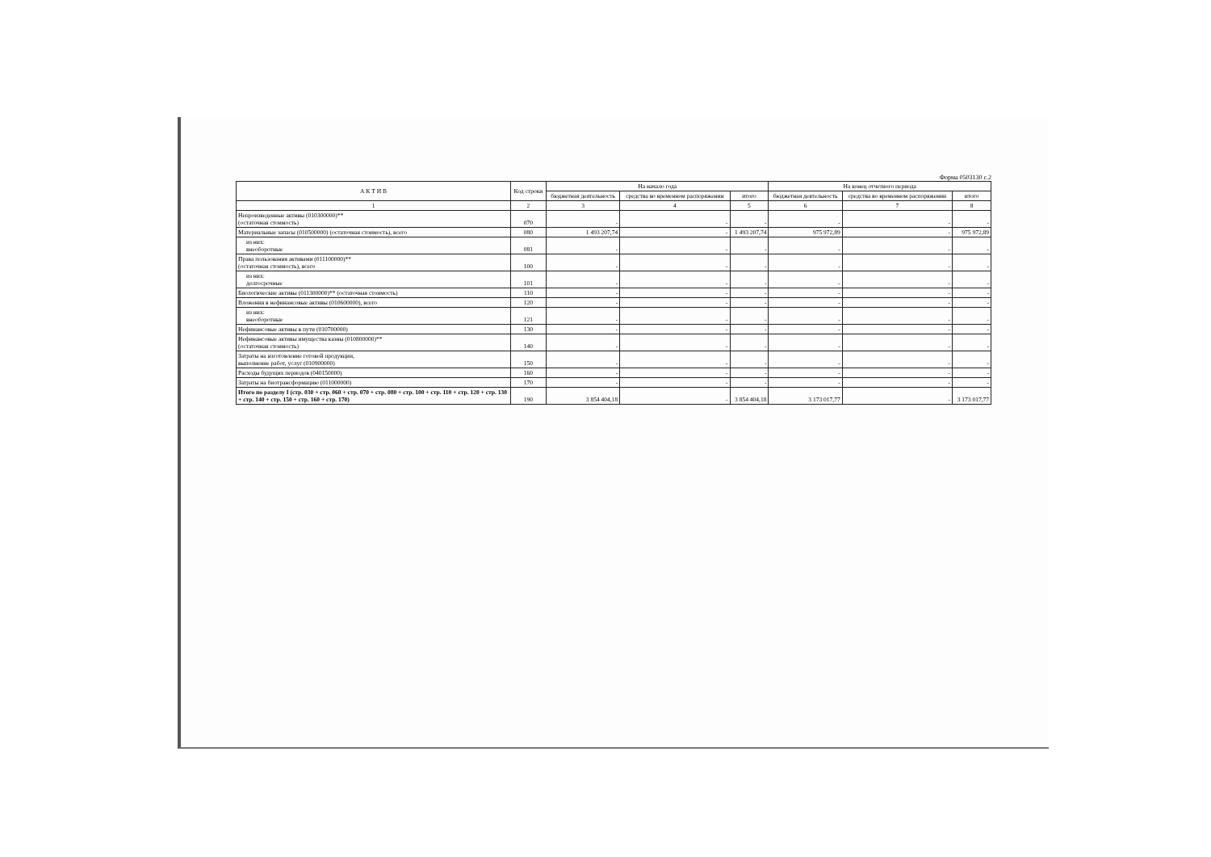Форма 0503130 с.2
| А К Т И В | Код строки | На начало года | | | На конец отчетного периода | | |
| --- | --- | --- | --- | --- | --- | --- | --- |
| | | бюджетная деятельность | средства во временном распоряжении | итого | бюджетная деятельность | средства во временном распоряжении | итого |
| 1 | 2 | 3 | 4 | 5 | 6 | 7 | 8 |
| Непроизведенные активы (010300000)** (остаточная стоимость) | 070 | - | - | - | - | - | - |
| Материальные запасы (010500000) (остаточная стоимость), всего | 080 | 1 493 207,74 | - | 1 493 207,74 | 975 972,89 | - | 975 972,89 |
| из них: внеоборотные | 081 | - | - | - | - | - | - |
| Права пользования активами (011100000)** (остаточная стоимость), всего | 100 | - | - | - | - | - | - |
| из них: долгосрочные | 101 | - | - | - | - | - | - |
| Биологические активы (011300000)** (остаточная стоимость) | 110 | - | - | - | - | - | - |
| Вложения в нефинансовые активы (010600000), всего | 120 | - | - | - | - | - | - |
| из них: внеоборотные | 121 | - | - | - | - | - | - |
| Нефинансовые активы в пути (010700000) | 130 | - | - | - | - | - | - |
| Нефинансовые активы имущества казны (010800000)** (остаточная стоимость) | 140 | - | - | - | - | - | - |
| Затраты на изготовление готовой продукции, выполнение работ, услуг (010900000) | 150 | - | - | - | - | - | - |
| Расходы будущих периодов (040150000) | 160 | - | - | - | - | - | - |
| Затраты на биотрансформацию (011000000) | 170 | - | - | - | - | - | - |
| Итого по разделу I (стр. 030 + стр. 060 + стр. 070 + стр. 080 + стр. 100 + стр. 110 + стр. 120 + стр. 130 + стр. 140 + стр. 150 + стр. 160 + стр. 170) | 190 | 3 854 404,18 | - | 3 854 404,18 | 3 173 017,77 | - | 3 173 017,77 |